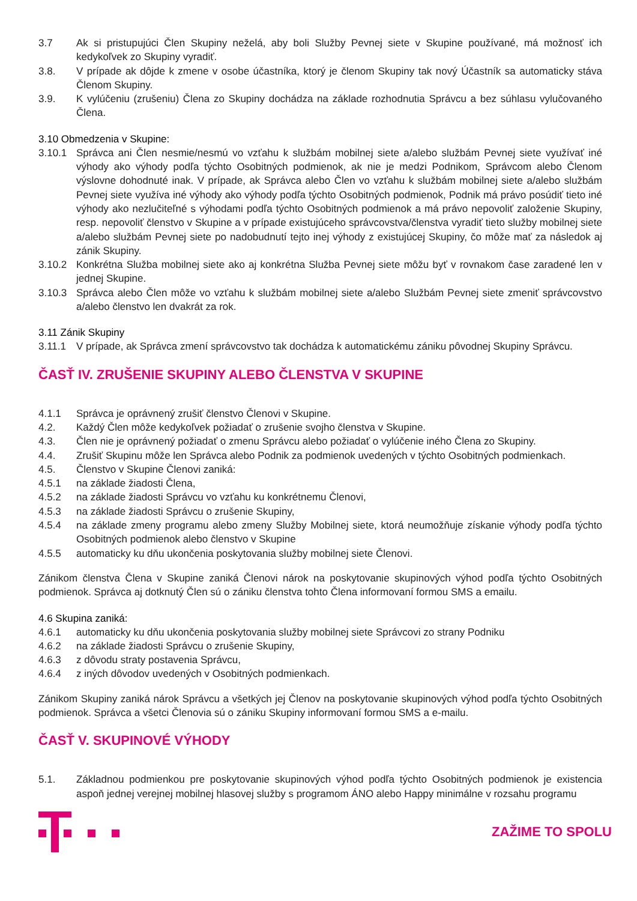3.7 Ak si pristupujúci Člen Skupiny neželá, aby boli Služby Pevnej siete v Skupine používané, má možnosť ich kedykoľvek zo Skupiny vyradiť.
3.8. V prípade ak dôjde k zmene v osobe účastníka, ktorý je členom Skupiny tak nový Účastník sa automaticky stáva Členom Skupiny.
3.9. K vylúčeniu (zrušeniu) Člena zo Skupiny dochádza na základe rozhodnutia Správcu a bez súhlasu vylučovaného Člena.
3.10 Obmedzenia v Skupine:
3.10.1 Správca ani Člen nesmie/nesmú vo vzťahu k službám mobilnej siete a/alebo službám Pevnej siete využívať iné výhody ako výhody podľa týchto Osobitných podmienok, ak nie je medzi Podnikom, Správcom alebo Členom výslovne dohodnuté inak. V prípade, ak Správca alebo Člen vo vzťahu k službám mobilnej siete a/alebo službám Pevnej siete využíva iné výhody ako výhody podľa týchto Osobitných podmienok, Podnik má právo posúdiť tieto iné výhody ako nezlučiteľné s výhodami podľa týchto Osobitných podmienok a má právo nepovoliť založenie Skupiny, resp. nepovoliť členstvo v Skupine a v prípade existujúceho správcovstva/členstva vyradiť tieto služby mobilnej siete a/alebo službám Pevnej siete po nadobudnutí tejto inej výhody z existujúcej Skupiny, čo môže mať za následok aj zánik Skupiny.
3.10.2 Konkrétna Služba mobilnej siete ako aj konkrétna Služba Pevnej siete môžu byť v rovnakom čase zaradené len v jednej Skupine.
3.10.3 Správca alebo Člen môže vo vzťahu k službám mobilnej siete a/alebo Službám Pevnej siete zmeniť správcovstvo a/alebo členstvo len dvakrát za rok.
3.11 Zánik Skupiny
3.11.1 V prípade, ak Správca zmení správcovstvo tak dochádza k automatickému zániku pôvodnej Skupiny Správcu.
ČASŤ IV. ZRUŠENIE SKUPINY ALEBO ČLENSTVA V SKUPINE
4.1.1 Správca je oprávnený zrušiť členstvo Členovi v Skupine.
4.2. Každý Člen môže kedykoľvek požiadať o zrušenie svojho členstva v Skupine.
4.3. Člen nie je oprávnený požiadať o zmenu Správcu alebo požiadať o vylúčenie iného Člena zo Skupiny.
4.4. Zrušiť Skupinu môže len Správca alebo Podnik za podmienok uvedených v týchto Osobitných podmienkach.
4.5. Členstvo v Skupine Členovi zaniká:
4.5.1 na základe žiadosti Člena,
4.5.2 na základe žiadosti Správcu vo vzťahu ku konkrétnemu Členovi,
4.5.3 na základe žiadosti Správcu o zrušenie Skupiny,
4.5.4 na základe zmeny programu alebo zmeny Služby Mobilnej siete, ktorá neumožňuje získanie výhody podľa týchto Osobitných podmienok alebo členstvo v Skupine
4.5.5 automaticky ku dňu ukončenia poskytovania služby mobilnej siete Členovi.
Zánikom členstva Člena v Skupine zaniká Členovi nárok na poskytovanie skupinových výhod podľa týchto Osobitných podmienok. Správca aj dotknutý Člen sú o zániku členstva tohto Člena informovaní formou SMS a emailu.
4.6 Skupina zaniká:
4.6.1 automaticky ku dňu ukončenia poskytovania služby mobilnej siete Správcovi zo strany Podniku
4.6.2 na základe žiadosti Správcu o zrušenie Skupiny,
4.6.3 z dôvodu straty postavenia Správcu,
4.6.4 z iných dôvodov uvedených v Osobitných podmienkach.
Zánikom Skupiny zaniká nárok Správcu a všetkých jej Členov na poskytovanie skupinových výhod podľa týchto Osobitných podmienok. Správca a všetci Členovia sú o zániku Skupiny informovaní formou SMS a e-mailu.
ČASŤ V. SKUPINOVÉ VÝHODY
5.1. Základnou podmienkou pre poskytovanie skupinových výhod podľa týchto Osobitných podmienok je existencia aspoň jednej verejnej mobilnej hlasovej služby s programom ÁNO alebo Happy minimálne v rozsahu programu
ZAŽIME TO SPOLU